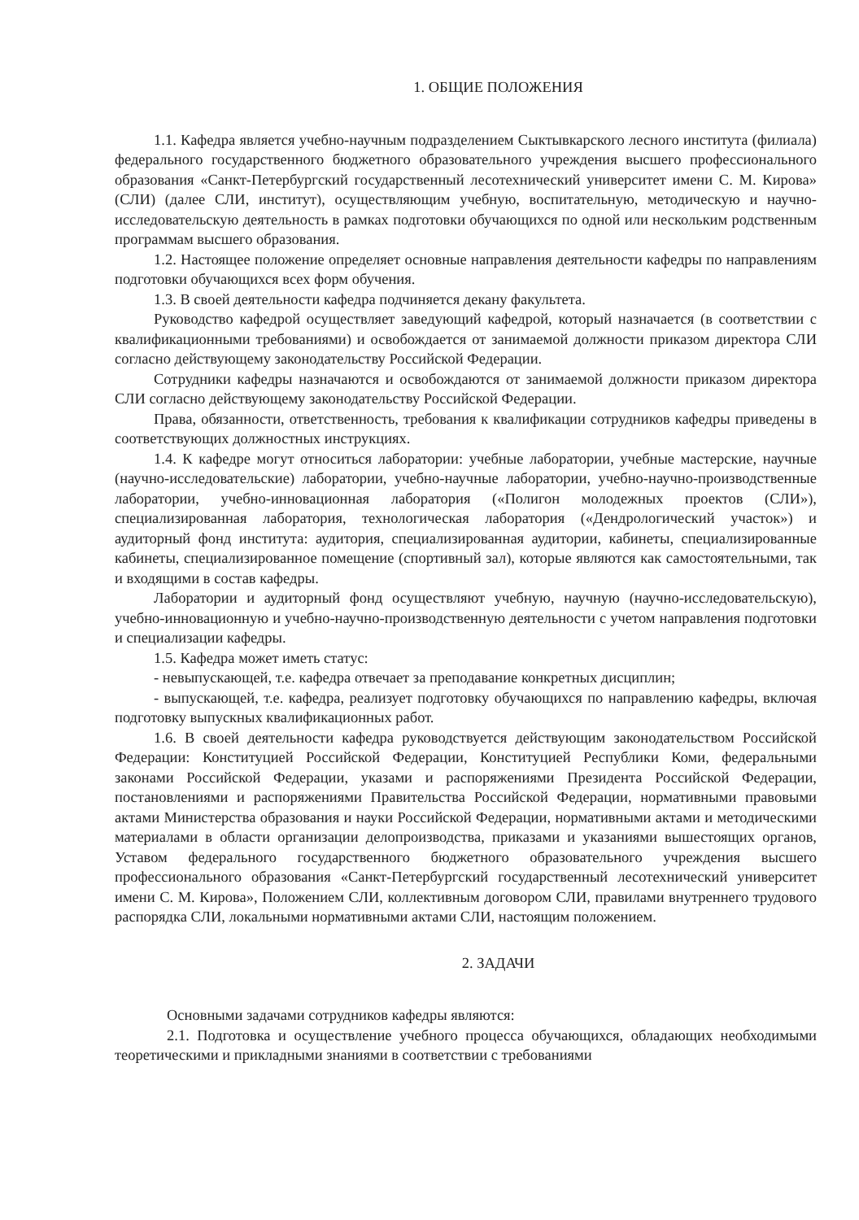1. ОБЩИЕ ПОЛОЖЕНИЯ
1.1. Кафедра является учебно-научным подразделением Сыктывкарского лесного института (филиала) федерального государственного бюджетного образовательного учреждения высшего профессионального образования «Санкт-Петербургский государственный лесотехнический университет имени С. М. Кирова» (СЛИ) (далее СЛИ, институт), осуществляющим учебную, воспитательную, методическую и научно-исследовательскую деятельность в рамках подготовки обучающихся по одной или нескольким родственным программам высшего образования.
1.2. Настоящее положение определяет основные направления деятельности кафедры по направлениям подготовки обучающихся всех форм обучения.
1.3. В своей деятельности кафедра подчиняется декану факультета.
Руководство кафедрой осуществляет заведующий кафедрой, который назначается (в соответствии с квалификационными требованиями) и освобождается от занимаемой должности приказом директора СЛИ согласно действующему законодательству Российской Федерации.
Сотрудники кафедры назначаются и освобождаются от занимаемой должности приказом директора СЛИ согласно действующему законодательству Российской Федерации.
Права, обязанности, ответственность, требования к квалификации сотрудников кафедры приведены в соответствующих должностных инструкциях.
1.4. К кафедре могут относиться лаборатории: учебные лаборатории, учебные мастерские, научные (научно-исследовательские) лаборатории, учебно-научные лаборатории, учебно-научно-производственные лаборатории, учебно-инновационная лаборатория («Полигон молодежных проектов (СЛИ»), специализированная лаборатория, технологическая лаборатория («Дендрологический участок») и аудиторный фонд института: аудитория, специализированная аудитории, кабинеты, специализированные кабинеты, специализированное помещение (спортивный зал), которые являются как самостоятельными, так и входящими в состав кафедры.
Лаборатории и аудиторный фонд осуществляют учебную, научную (научно-исследовательскую), учебно-инновационную и учебно-научно-производственную деятельности с учетом направления подготовки и специализации кафедры.
1.5. Кафедра может иметь статус:
- невыпускающей, т.е. кафедра отвечает за преподавание конкретных дисциплин;
- выпускающей, т.е. кафедра, реализует подготовку обучающихся по направлению кафедры, включая подготовку выпускных квалификационных работ.
1.6. В своей деятельности кафедра руководствуется действующим законодательством Российской Федерации: Конституцией Российской Федерации, Конституцией Республики Коми, федеральными законами Российской Федерации, указами и распоряжениями Президента Российской Федерации, постановлениями и распоряжениями Правительства Российской Федерации, нормативными правовыми актами Министерства образования и науки Российской Федерации, нормативными актами и методическими материалами в области организации делопроизводства, приказами и указаниями вышестоящих органов, Уставом федерального государственного бюджетного образовательного учреждения высшего профессионального образования «Санкт-Петербургский государственный лесотехнический университет имени С. М. Кирова», Положением СЛИ, коллективным договором СЛИ, правилами внутреннего трудового распорядка СЛИ, локальными нормативными актами СЛИ, настоящим положением.
2. ЗАДАЧИ
Основными задачами сотрудников кафедры являются:
2.1. Подготовка и осуществление учебного процесса обучающихся, обладающих необходимыми теоретическими и прикладными знаниями в соответствии с требованиями